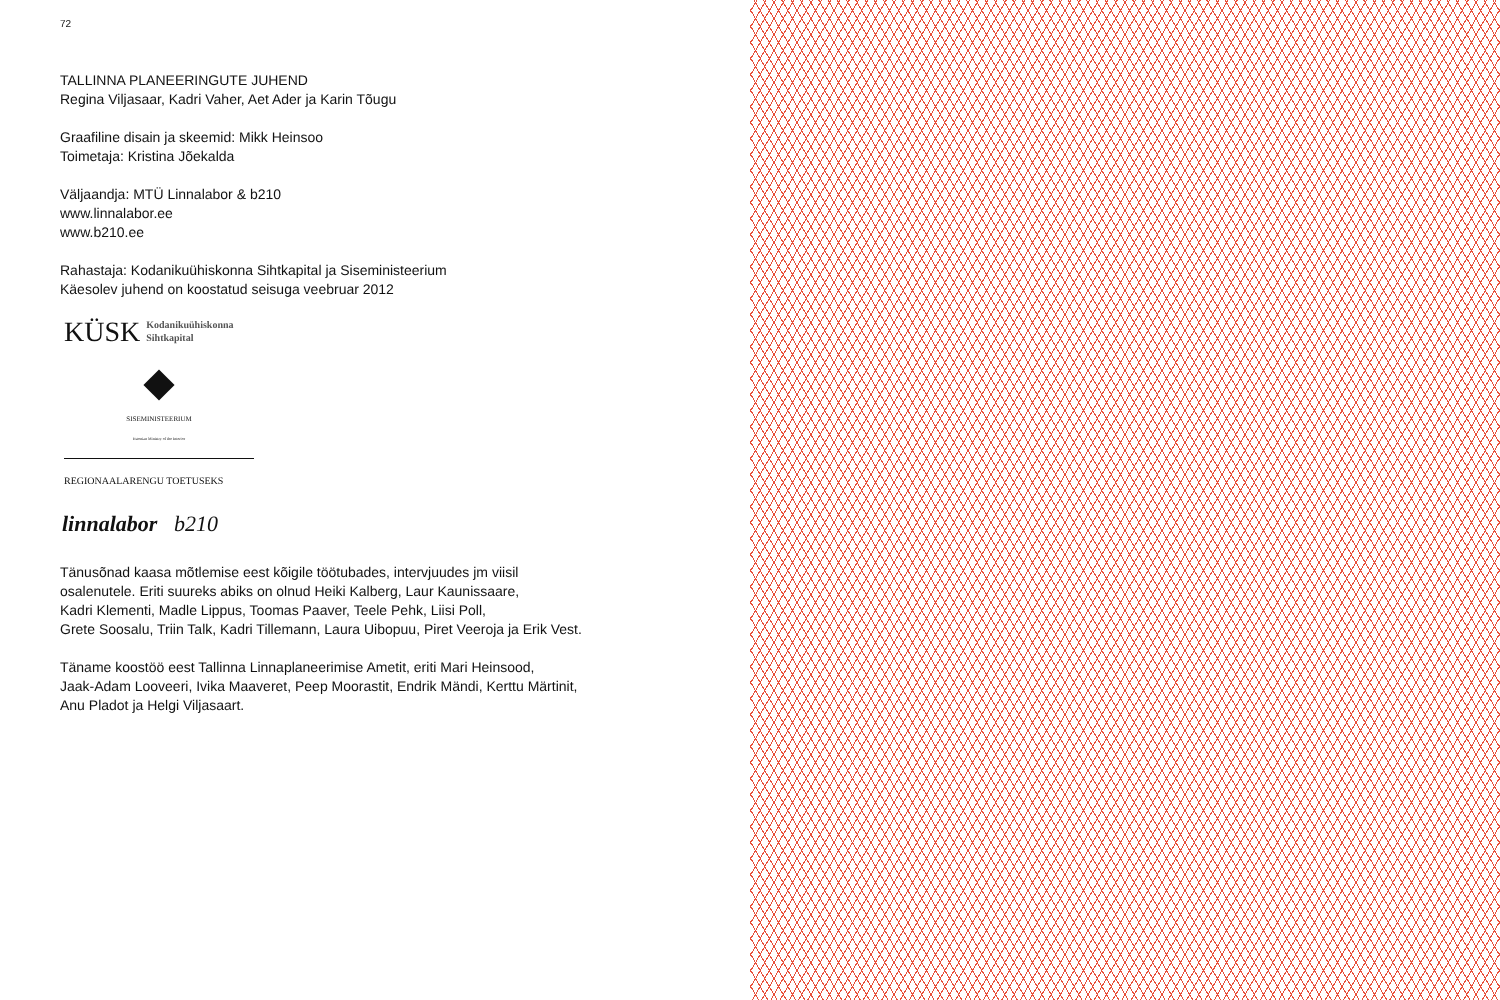72
TALLINNA PLANEERINGUTE JUHEND
Regina Viljasaar, Kadri Vaher, Aet Ader ja Karin Tõugu
Graafiline disain ja skeemid: Mikk Heinsoo
Toimetaja: Kristina Jõekalda
Väljaandja: MTÜ Linnalabor & b210
www.linnalabor.ee
www.b210.ee
Rahastaja: Kodanikuühiskonna Sihtkapital ja Siseministeerium
Käesolev juhend on koostatud seisuga veebruar 2012
KÜSK Kodanikuühiskonna
Sihtkapital
SISEMINISTEERIUM
Estonian Ministry of the Interior
REGIONAALARENGU TOETUSEKS
linnalabor b210
Tänusõnad kaasa mõtlemise eest kõigile töötubades, intervjuudes jm viisil
osalenutele. Eriti suureks abiks on olnud Heiki Kalberg, Laur Kaunissaare,
Kadri Klementi, Madle Lippus, Toomas Paaver, Teele Pehk, Liisi Poll,
Grete Soosalu, Triin Talk, Kadri Tillemann, Laura Uibopuu, Piret Veeroja ja Erik Vest.
Täname koostöö eest Tallinna Linnaplaneerimise Ametit, eriti Mari Heinsood,
Jaak-Adam Looveeri, Ivika Maaveret, Peep Moorastit, Endrik Mändi, Kerttu Märtinit,
Anu Pladot ja Helgi Viljasaart.